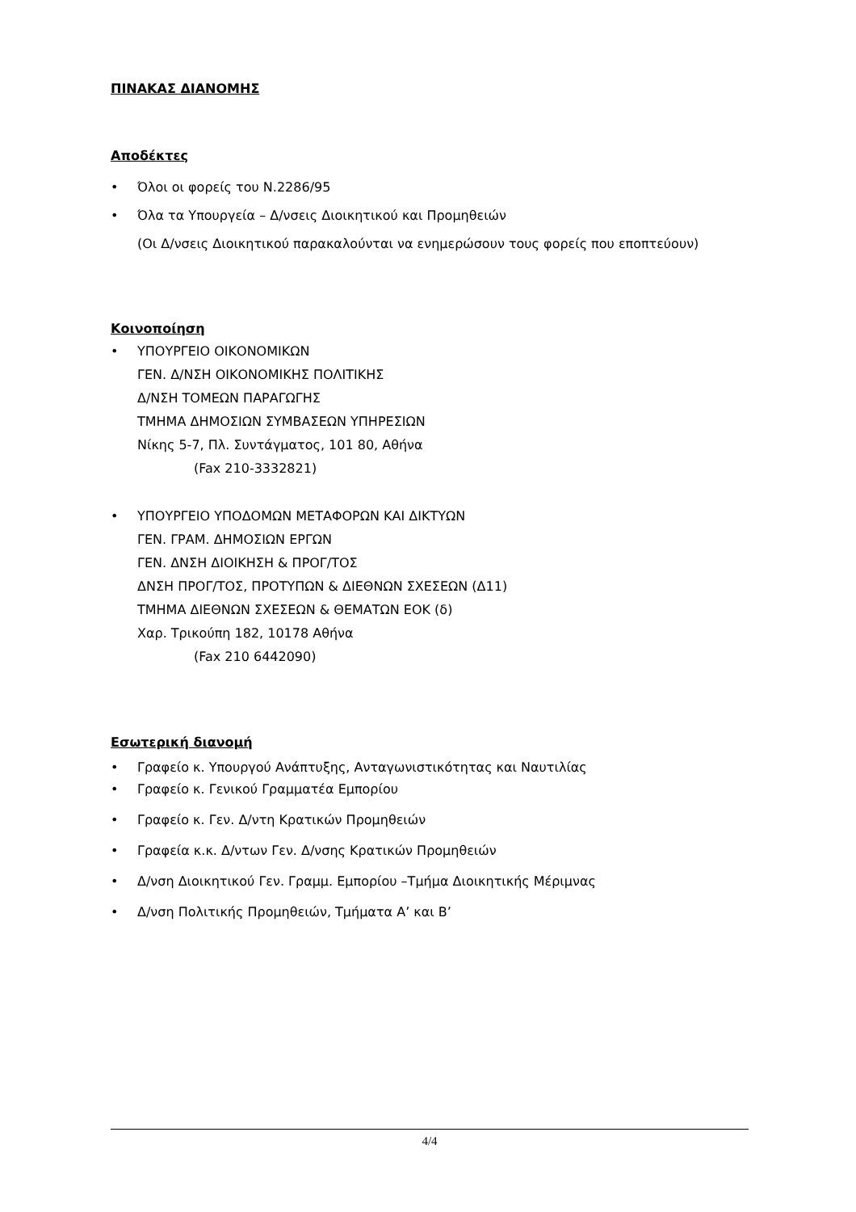ΠΙΝΑΚΑΣ ΔΙΑΝΟΜΗΣ
Αποδέκτες
• Όλοι οι φορείς του Ν.2286/95
• Όλα τα Υπουργεία – Δ/νσεις Διοικητικού και Προμηθειών
(Οι Δ/νσεις Διοικητικού παρακαλούνται να ενημερώσουν τους φορείς που εποπτεύουν)
Κοινοποίηση
• ΥΠΟΥΡΓΕΙΟ ΟΙΚΟΝΟΜΙΚΩΝ
ΓΕΝ. Δ/ΝΣΗ ΟΙΚΟΝΟΜΙΚΗΣ ΠΟΛΙΤΙΚΗΣ
Δ/ΝΣΗ ΤΟΜΕΩΝ ΠΑΡΑΓΩΓΗΣ
ΤΜΗΜΑ ΔΗΜΟΣΙΩΝ ΣΥΜΒΑΣΕΩΝ ΥΠΗΡΕΣΙΩΝ
Νίκης 5-7, Πλ. Συντάγματος, 101 80, Αθήνα
(Fax 210-3332821)
• ΥΠΟΥΡΓΕΙΟ ΥΠΟΔΟΜΩΝ ΜΕΤΑΦΟΡΩΝ ΚΑΙ ΔΙΚΤΥΩΝ
ΓΕΝ. ΓΡΑΜ. ΔΗΜΟΣΙΩΝ ΕΡΓΩΝ
ΓΕΝ. ΔΝΣΗ ΔΙΟΙΚΗΣΗ & ΠΡΟΓ/ΤΟΣ
ΔΝΣΗ ΠΡΟΓ/ΤΟΣ, ΠΡΟΤΥΠΩΝ & ΔΙΕΘΝΩΝ ΣΧΕΣΕΩΝ (Δ11)
ΤΜΗΜΑ ΔΙΕΘΝΩΝ ΣΧΕΣΕΩΝ & ΘΕΜΑΤΩΝ ΕΟΚ (δ)
Χαρ. Τρικούπη 182, 10178 Αθήνα
(Fax 210 6442090)
Εσωτερική διανομή
• Γραφείο κ. Υπουργού Ανάπτυξης, Ανταγωνιστικότητας και Ναυτιλίας
• Γραφείο κ. Γενικού Γραμματέα Εμπορίου
• Γραφείο κ. Γεν. Δ/ντη Κρατικών Προμηθειών
• Γραφεία κ.κ. Δ/ντων Γεν. Δ/νσης Κρατικών Προμηθειών
• Δ/νση Διοικητικού Γεν. Γραμμ. Εμπορίου –Τμήμα Διοικητικής Μέριμνας
• Δ/νση Πολιτικής Προμηθειών, Τμήματα Α’ και Β’
4/4